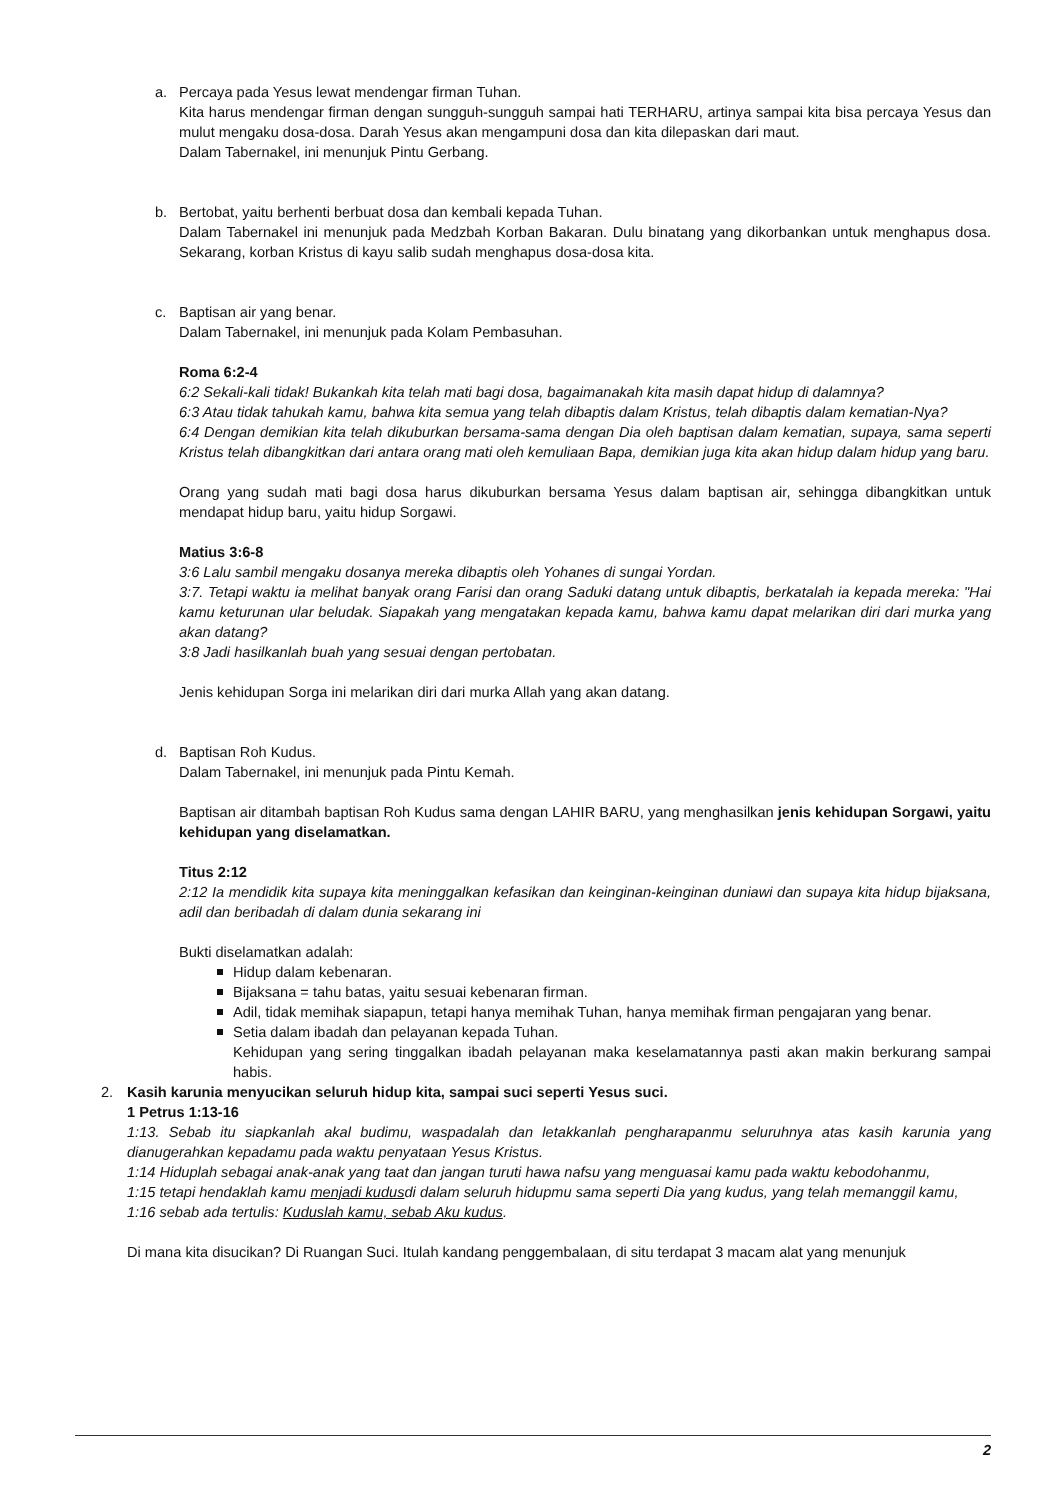a. Percaya pada Yesus lewat mendengar firman Tuhan.
Kita harus mendengar firman dengan sungguh-sungguh sampai hati TERHARU, artinya sampai kita bisa percaya Yesus dan mulut mengaku dosa-dosa. Darah Yesus akan mengampuni dosa dan kita dilepaskan dari maut.
Dalam Tabernakel, ini menunjuk Pintu Gerbang.
b. Bertobat, yaitu berhenti berbuat dosa dan kembali kepada Tuhan.
Dalam Tabernakel ini menunjuk pada Medzbah Korban Bakaran. Dulu binatang yang dikorbankan untuk menghapus dosa. Sekarang, korban Kristus di kayu salib sudah menghapus dosa-dosa kita.
c. Baptisan air yang benar.
Dalam Tabernakel, ini menunjuk pada Kolam Pembasuhan.
Roma 6:2-4
6:2 Sekali-kali tidak! Bukankah kita telah mati bagi dosa, bagaimanakah kita masih dapat hidup di dalamnya?
6:3 Atau tidak tahukah kamu, bahwa kita semua yang telah dibaptis dalam Kristus, telah dibaptis dalam kematian-Nya?
6:4 Dengan demikian kita telah dikuburkan bersama-sama dengan Dia oleh baptisan dalam kematian, supaya, sama seperti Kristus telah dibangkitkan dari antara orang mati oleh kemuliaan Bapa, demikian juga kita akan hidup dalam hidup yang baru.
Orang yang sudah mati bagi dosa harus dikuburkan bersama Yesus dalam baptisan air, sehingga dibangkitkan untuk mendapat hidup baru, yaitu hidup Sorgawi.
Matius 3:6-8
3:6 Lalu sambil mengaku dosanya mereka dibaptis oleh Yohanes di sungai Yordan.
3:7. Tetapi waktu ia melihat banyak orang Farisi dan orang Saduki datang untuk dibaptis, berkatalah ia kepada mereka: "Hai kamu keturunan ular beludak. Siapakah yang mengatakan kepada kamu, bahwa kamu dapat melarikan diri dari murka yang akan datang?
3:8 Jadi hasilkanlah buah yang sesuai dengan pertobatan.
Jenis kehidupan Sorga ini melarikan diri dari murka Allah yang akan datang.
d. Baptisan Roh Kudus.
Dalam Tabernakel, ini menunjuk pada Pintu Kemah.
Baptisan air ditambah baptisan Roh Kudus sama dengan LAHIR BARU, yang menghasilkan jenis kehidupan Sorgawi, yaitu kehidupan yang diselamatkan.
Titus 2:12
2:12 Ia mendidik kita supaya kita meninggalkan kefasikan dan keinginan-keinginan duniawi dan supaya kita hidup bijaksana, adil dan beribadah di dalam dunia sekarang ini
Bukti diselamatkan adalah:
Hidup dalam kebenaran.
Bijaksana = tahu batas, yaitu sesuai kebenaran firman.
Adil, tidak memihak siapapun, tetapi hanya memihak Tuhan, hanya memihak firman pengajaran yang benar.
Setia dalam ibadah dan pelayanan kepada Tuhan.
Kehidupan yang sering tinggalkan ibadah pelayanan maka keselamatannya pasti akan makin berkurang sampai habis.
2. Kasih karunia menyucikan seluruh hidup kita, sampai suci seperti Yesus suci.
1 Petrus 1:13-16
1:13. Sebab itu siapkanlah akal budimu, waspadalah dan letakkanlah pengharapanmu seluruhnya atas kasih karunia yang dianugerahkan kepadamu pada waktu penyataan Yesus Kristus.
1:14 Hiduplah sebagai anak-anak yang taat dan jangan turuti hawa nafsu yang menguasai kamu pada waktu kebodohanmu,
1:15 tetapi hendaklah kamu menjadi kudusdi dalam seluruh hidupmu sama seperti Dia yang kudus, yang telah memanggil kamu,
1:16 sebab ada tertulis: Kuduslah kamu, sebab Aku kudus.
Di mana kita disucikan? Di Ruangan Suci. Itulah kandang penggembalaan, di situ terdapat 3 macam alat yang menunjuk
2